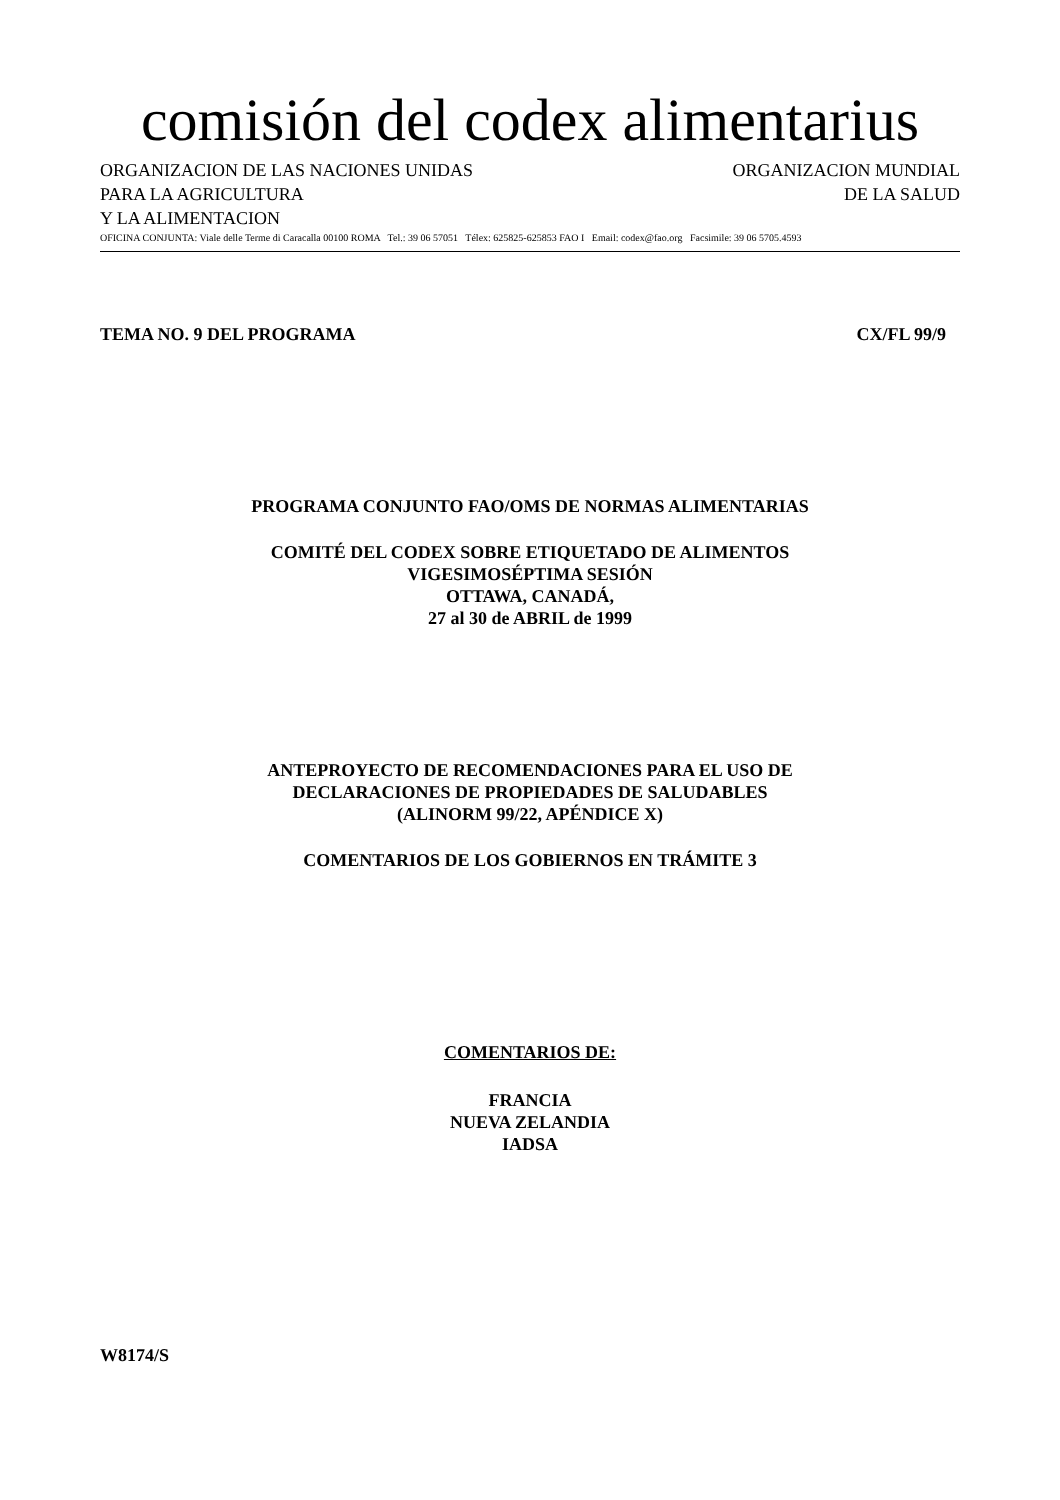comisión del codex alimentarius
ORGANIZACION DE LAS NACIONES UNIDAS
PARA LA AGRICULTURA
Y LA ALIMENTACION
ORGANIZACION MUNDIAL
DE LA SALUD
OFICINA CONJUNTA: Viale delle Terme di Caracalla 00100 ROMA Tel.: 39 06 57051 Télex: 625825-625853 FAO I Email: codex@fao.org Facsimile: 39 06 5705.4593
TEMA NO. 9 DEL PROGRAMA CX/FL 99/9
PROGRAMA CONJUNTO FAO/OMS DE NORMAS ALIMENTARIAS
COMITÉ DEL CODEX SOBRE ETIQUETADO DE ALIMENTOS
VIGESIMOSÉPTIMA SESIÓN
OTTAWA, CANADÁ,
27 al 30 de ABRIL de 1999
ANTEPROYECTO DE RECOMENDACIONES PARA EL USO DE
DECLARACIONES DE PROPIEDADES DE SALUDABLES
(ALINORM 99/22, APÉNDICE X)
COMENTARIOS DE LOS GOBIERNOS EN TRÁMITE 3
COMENTARIOS DE:
FRANCIA
NUEVA ZELANDIA
IADSA
W8174/S